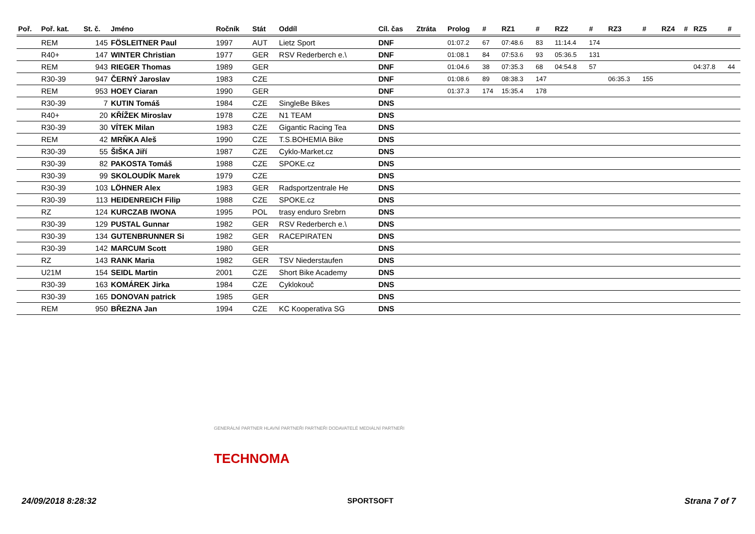| Poř. | Poř. kat. | St. č. | Jméno | Ročník | Stát | Oddíl | Cíl. čas | Ztráta | Prolog | # | RZ1 | # | RZ2 | # | RZ3 | # | RZ4 | # | RZ5 | # |
| --- | --- | --- | --- | --- | --- | --- | --- | --- | --- | --- | --- | --- | --- | --- | --- | --- | --- | --- | --- | --- |
| | REM | 145 | FÖSLEITNER Paul | 1997 | AUT | Lietz Sport | DNF | | 01:07.2 | 67 | 07:48.6 | 83 | 11:14.4 | 174 | | | | | | |
| | R40+ | 147 | WINTER Christian | 1977 | GER | RSV Rederberch e.\ | DNF | | 01:08.1 | 84 | 07:53.6 | 93 | 05:36.5 | 131 | | | | | | |
| | REM | 943 | RIEGER Thomas | 1989 | GER | | DNF | | 01:04.6 | 38 | 07:35.3 | 68 | 04:54.8 | 57 | | | | | 04:37.8 | 44 |
| | R30-39 | 947 | ČERNÝ Jaroslav | 1983 | CZE | | DNF | | 01:08.6 | 89 | 08:38.3 | 147 | | | 06:35.3 | 155 | | | | |
| | REM | 953 | HOEY Ciaran | 1990 | GER | | DNF | | 01:37.3 | 174 | 15:35.4 | 178 | | | | | | | | |
| | R30-39 | 7 | KUTIN Tomáš | 1984 | CZE | SingleBe Bikes | DNS | | | | | | | | | | | | | |
| | R40+ | 20 | KŘÍŽEK Miroslav | 1978 | CZE | N1 TEAM | DNS | | | | | | | | | | | | | |
| | R30-39 | 30 | VÍTEK Milan | 1983 | CZE | Gigantic Racing Tea | DNS | | | | | | | | | | | | | |
| | REM | 42 | MRŇKA Aleš | 1990 | CZE | T.S.BOHEMIA Bike | DNS | | | | | | | | | | | | | |
| | R30-39 | 55 | ŠIŠKA Jiří | 1987 | CZE | Cyklo-Market.cz | DNS | | | | | | | | | | | | | |
| | R30-39 | 82 | PAKOSTA Tomáš | 1988 | CZE | SPOKE.cz | DNS | | | | | | | | | | | | | |
| | R30-39 | 99 | SKOLOUDÍK Marek | 1979 | CZE | | DNS | | | | | | | | | | | | | |
| | R30-39 | 103 | LÖHNER Alex | 1983 | GER | Radsportzentrale He | DNS | | | | | | | | | | | | | |
| | R30-39 | 113 | HEIDENREICH Filip | 1988 | CZE | SPOKE.cz | DNS | | | | | | | | | | | | | |
| | RZ | 124 | KURCZAB IWONA | 1995 | POL | trasy enduro Srebrn | DNS | | | | | | | | | | | | | |
| | R30-39 | 129 | PUSTAL Gunnar | 1982 | GER | RSV Rederberch e.\ | DNS | | | | | | | | | | | | | |
| | R30-39 | 134 | GUTENBRUNNER Si | 1982 | GER | RACEPIRATEN | DNS | | | | | | | | | | | | | |
| | R30-39 | 142 | MARCUM Scott | 1980 | GER | | DNS | | | | | | | | | | | | | |
| | RZ | 143 | RANK Maria | 1982 | GER | TSV Niederstaufen | DNS | | | | | | | | | | | | | |
| | U21M | 154 | SEIDL Martin | 2001 | CZE | Short Bike Academy | DNS | | | | | | | | | | | | | |
| | R30-39 | 163 | KOMÁREK Jirka | 1984 | CZE | Cyklokouč | DNS | | | | | | | | | | | | | |
| | R30-39 | 165 | DONOVAN patrick | 1985 | GER | | DNS | | | | | | | | | | | | | |
| | REM | 950 | BŘEZNA Jan | 1994 | CZE | KC Kooperativa SG | DNS | | | | | | | | | | | | | |
GENERÁLNÍ PARTNER HLAVNÍ PARTNEŘI PARTNEŘI DODAVATELÉ MEDIÁLNÍ PARTNEŘI
TECHNOMA
24/09/2018 8:28:32 SPORTSOFT Strana 7 of 7